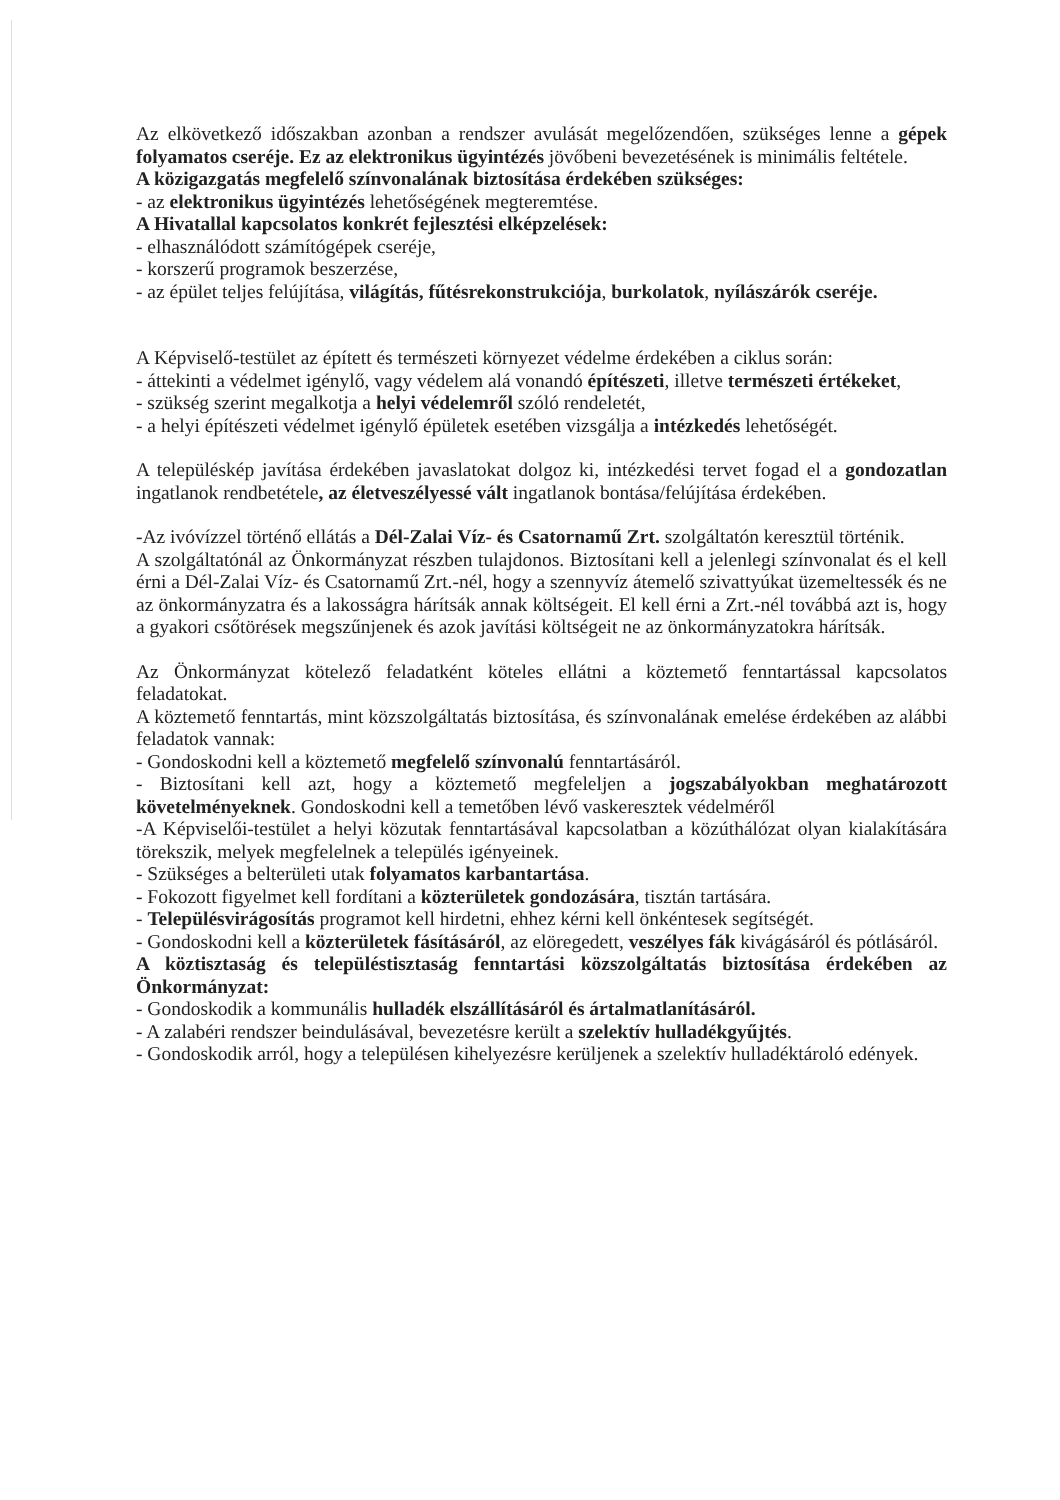Az elkövetkező időszakban azonban a rendszer avulását megelőzendően, szükséges lenne a gépek folyamatos cseréje. Ez az elektronikus ügyintézés jövőbeni bevezetésének is minimális feltétele.
A közigazgatás megfelelő színvonalának biztosítása érdekében szükséges:
- az elektronikus ügyintézés lehetőségének megteremtése.
A Hivatallal kapcsolatos konkrét fejlesztési elképzelések:
- elhasználódott számítógépek cseréje,
- korszerű programok beszerzése,
- az épület teljes felújítása, világítás, fűtésrekonstrukciója, burkolatok, nyílászárók cseréje.
A Képviselő-testület az épített és természeti környezet védelme érdekében a ciklus során:
- áttekinti a védelmet igénylő, vagy védelem alá vonandó építészeti, illetve természeti értékeket,
- szükség szerint megalkotja a helyi védelemről szóló rendeletét,
- a helyi építészeti védelmet igénylő épületek esetében vizsgálja a intézkedés lehetőségét.
A településkép javítása érdekében javaslatokat dolgoz ki, intézkedési tervet fogad el a gondozatlan ingatlanok rendbetétele, az életveszélyessé vált ingatlanok bontása/felújítása érdekében.
-Az ivóvízzel történő ellátás a Dél-Zalai Víz- és Csatornamű Zrt. szolgáltatón keresztül történik.
A szolgáltatónál az Önkormányzat részben tulajdonos. Biztosítani kell a jelenlegi színvonalat és el kell érni a Dél-Zalai Víz- és Csatornamű Zrt.-nél, hogy a szennyvíz átemelő szivattyúkat üzemeltessék és ne az önkormányzatra és a lakosságra hárítsák annak költségeit. El kell érni a Zrt.-nél továbbá azt is, hogy a gyakori csőtörések megszűnjenek és azok javítási költségeit ne az önkormányzatokra hárítsák.
Az Önkormányzat kötelező feladatként köteles ellátni a köztemető fenntartással kapcsolatos feladatokat.
A köztemető fenntartás, mint közszolgáltatás biztosítása, és színvonalának emelése érdekében az alábbi feladatok vannak:
- Gondoskodni kell a köztemető megfelelő színvonalú fenntartásáról.
- Biztosítani kell azt, hogy a köztemető megfeleljen a jogszabályokban meghatározott követelményeknek. Gondoskodni kell a temetőben lévő vaskeresztek védelméről
-A Képviselői-testület a helyi közutak fenntartásával kapcsolatban a közúthálózat olyan kialakítására törekszik, melyek megfelelnek a település igényeinek.
- Szükséges a belterületi utak folyamatos karbantartása.
- Fokozott figyelmet kell fordítani a közterületek gondozására, tisztán tartására.
- Településvirágosítás programot kell hirdetni, ehhez kérni kell önkéntesek segítségét.
- Gondoskodni kell a közterületek fásításáról, az elöregedett, veszélyes fák kivágásáról és pótlásáról.
A köztisztaság és településtisztaság fenntartási közszolgáltatás biztosítása érdekében az Önkormányzat:
- Gondoskodik a kommunális hulladék elszállításáról és ártalmatlanításáról.
- A zalabéri rendszer beindulásával, bevezetésre került a szelektív hulladékgyűjtés.
- Gondoskodik arról, hogy a településen kihelyezésre kerüljenek a szelektív hulladéktároló edények.